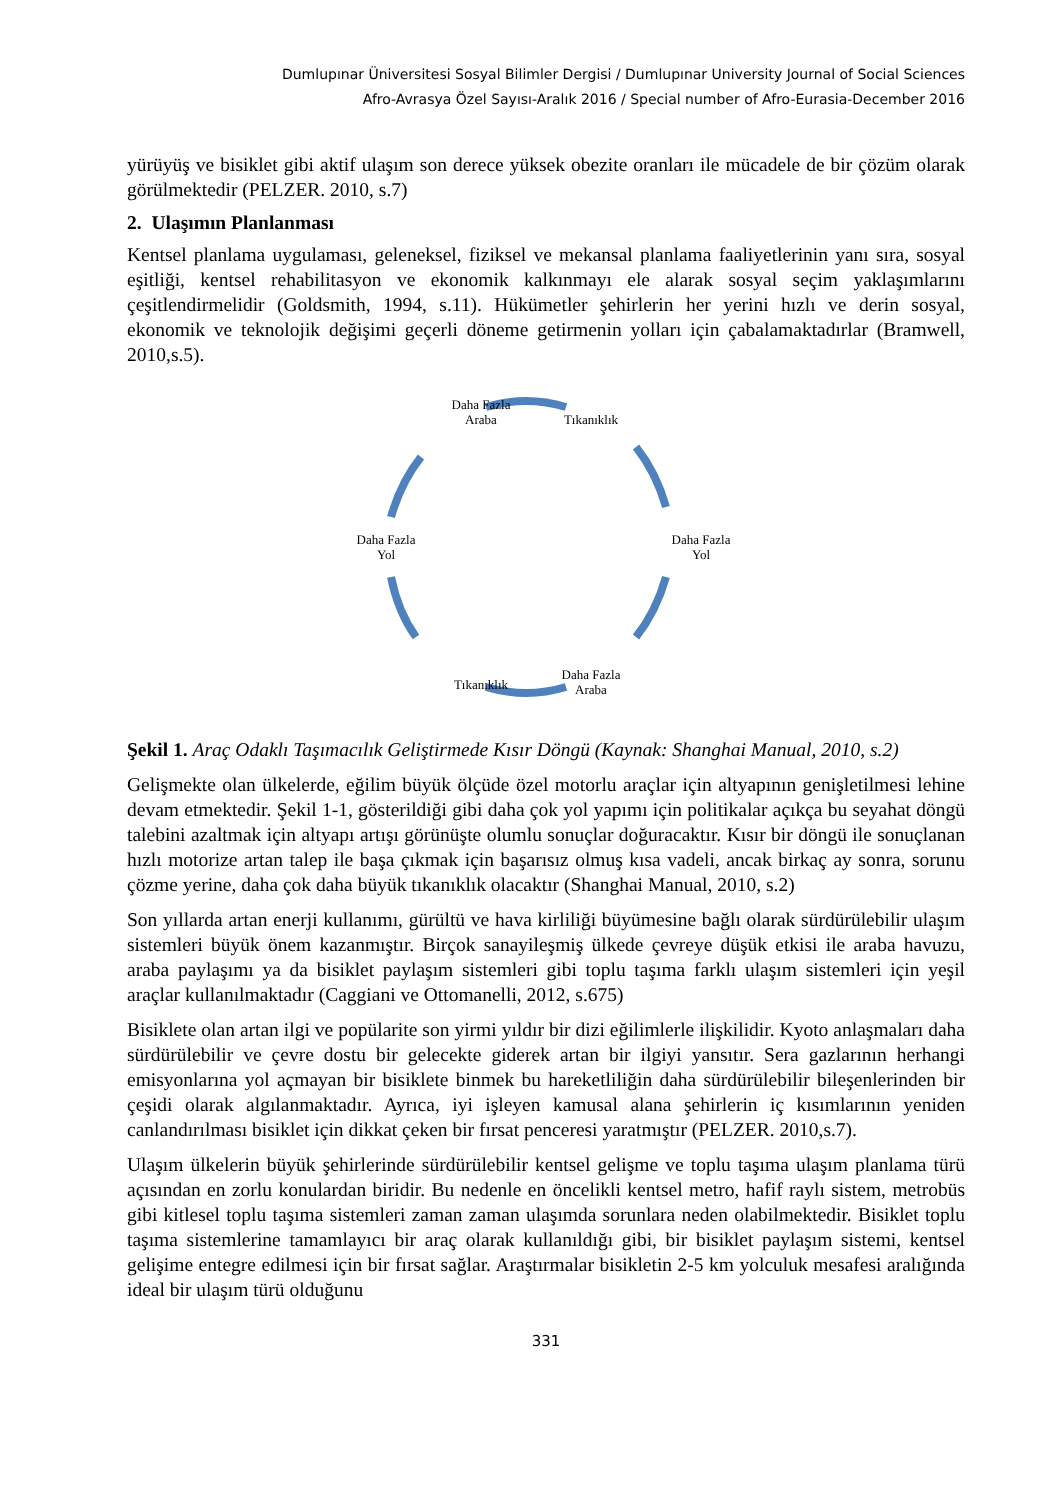Dumlupınar Üniversitesi Sosyal Bilimler Dergisi / Dumlupınar University Journal of Social Sciences
Afro-Avrasya Özel Sayısı-Aralık 2016 / Special number of Afro-Eurasia-December 2016
yürüyüş ve bisiklet gibi aktif ulaşım son derece yüksek obezite oranları ile mücadele de bir çözüm olarak görülmektedir (PELZER. 2010, s.7)
2. Ulaşımın Planlanması
Kentsel planlama uygulaması, geleneksel, fiziksel ve mekansal planlama faaliyetlerinin yanı sıra, sosyal eşitliği, kentsel rehabilitasyon ve ekonomik kalkınmayı ele alarak sosyal seçim yaklaşımlarını çeşitlendirmelidir (Goldsmith, 1994, s.11). Hükümetler şehirlerin her yerini hızlı ve derin sosyal, ekonomik ve teknolojik değişimi geçerli döneme getirmenin yolları için çabalamaktadırlar (Bramwell, 2010,s.5).
Daha Fazla
Araba
Tıkanıklık
Daha Fazla
Yol
Daha Fazla
Araba
Tıkanıklık
Daha Fazla
Yol
Şekil 1. Araç Odaklı Taşımacılık Geliştirmede Kısır Döngü (Kaynak: Shanghai Manual, 2010, s.2)
Gelişmekte olan ülkelerde, eğilim büyük ölçüde özel motorlu araçlar için altyapının genişletilmesi lehine devam etmektedir. Şekil 1-1, gösterildiği gibi daha çok yol yapımı için politikalar açıkça bu seyahat döngü talebini azaltmak için altyapı artışı görünüşte olumlu sonuçlar doğuracaktır. Kısır bir döngü ile sonuçlanan hızlı motorize artan talep ile başa çıkmak için başarısız olmuş kısa vadeli, ancak birkaç ay sonra, sorunu çözme yerine, daha çok daha büyük tıkanıklık olacaktır (Shanghai Manual, 2010, s.2)
Son yıllarda artan enerji kullanımı, gürültü ve hava kirliliği büyümesine bağlı olarak sürdürülebilir ulaşım sistemleri büyük önem kazanmıştır. Birçok sanayileşmiş ülkede çevreye düşük etkisi ile araba havuzu, araba paylaşımı ya da bisiklet paylaşım sistemleri gibi toplu taşıma farklı ulaşım sistemleri için yeşil araçlar kullanılmaktadır (Caggiani ve Ottomanelli, 2012, s.675)
Bisiklete olan artan ilgi ve popülarite son yirmi yıldır bir dizi eğilimlerle ilişkilidir. Kyoto anlaşmaları daha sürdürülebilir ve çevre dostu bir gelecekte giderek artan bir ilgiyi yansıtır. Sera gazlarının herhangi emisyonlarına yol açmayan bir bisiklete binmek bu hareketliliğin daha sürdürülebilir bileşenlerinden bir çeşidi olarak algılanmaktadır. Ayrıca, iyi işleyen kamusal alana şehirlerin iç kısımlarının yeniden canlandırılması bisiklet için dikkat çeken bir fırsat penceresi yaratmıştır (PELZER. 2010,s.7).
Ulaşım ülkelerin büyük şehirlerinde sürdürülebilir kentsel gelişme ve toplu taşıma ulaşım planlama türü açısından en zorlu konulardan biridir. Bu nedenle en öncelikli kentsel metro, hafif raylı sistem, metrobüs gibi kitlesel toplu taşıma sistemleri zaman zaman ulaşımda sorunlara neden olabilmektedir. Bisiklet toplu taşıma sistemlerine tamamlayıcı bir araç olarak kullanıldığı gibi, bir bisiklet paylaşım sistemi, kentsel gelişime entegre edilmesi için bir fırsat sağlar. Araştırmalar bisikletin 2-5 km yolculuk mesafesi aralığında ideal bir ulaşım türü olduğunu
331